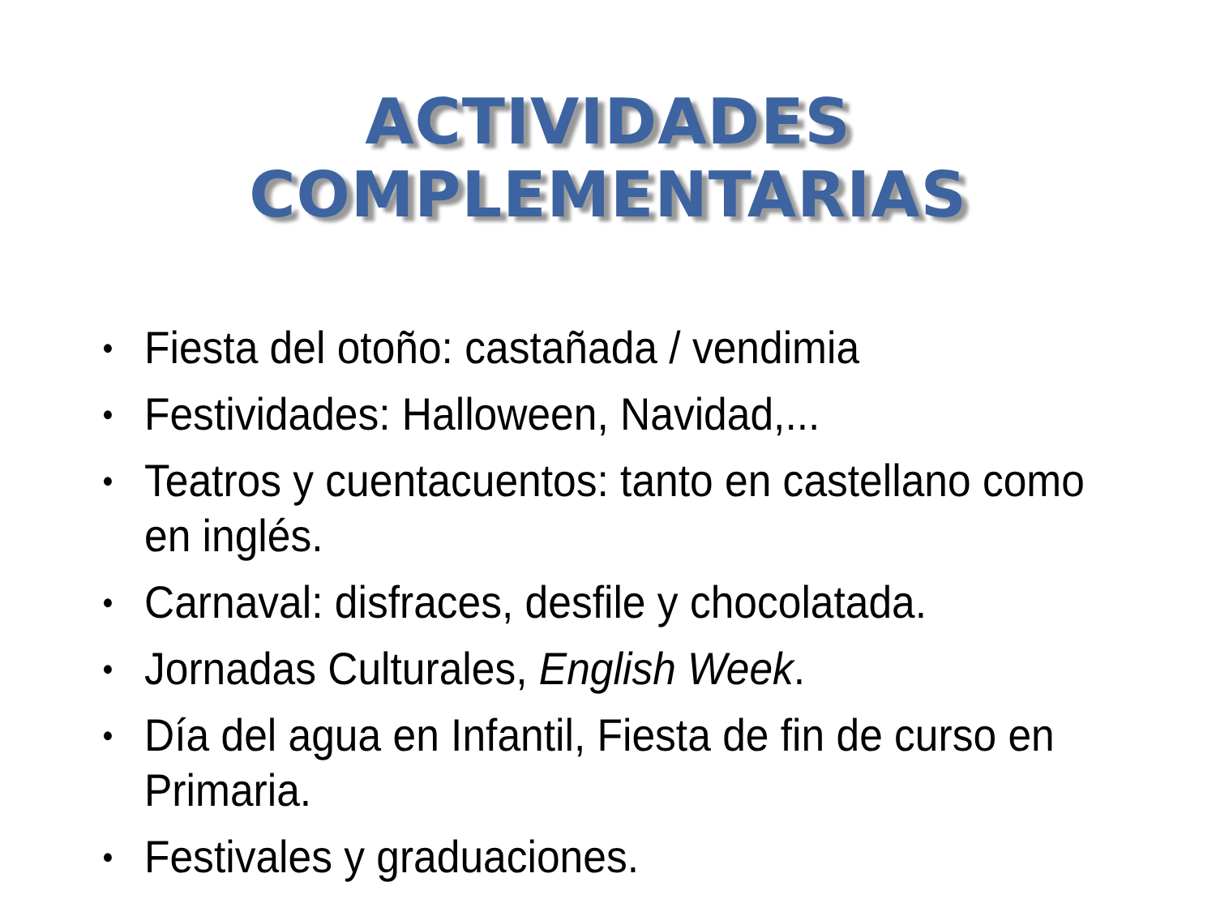ACTIVIDADES COMPLEMENTARIAS
• Fiesta del otoño: castañada / vendimia
• Festividades: Halloween, Navidad,...
• Teatros y cuentacuentos: tanto en castellano como en inglés.
• Carnaval: disfraces, desfile y chocolatada.
• Jornadas Culturales, English Week.
• Día del agua en Infantil, Fiesta de fin de curso en Primaria.
• Festivales y graduaciones.